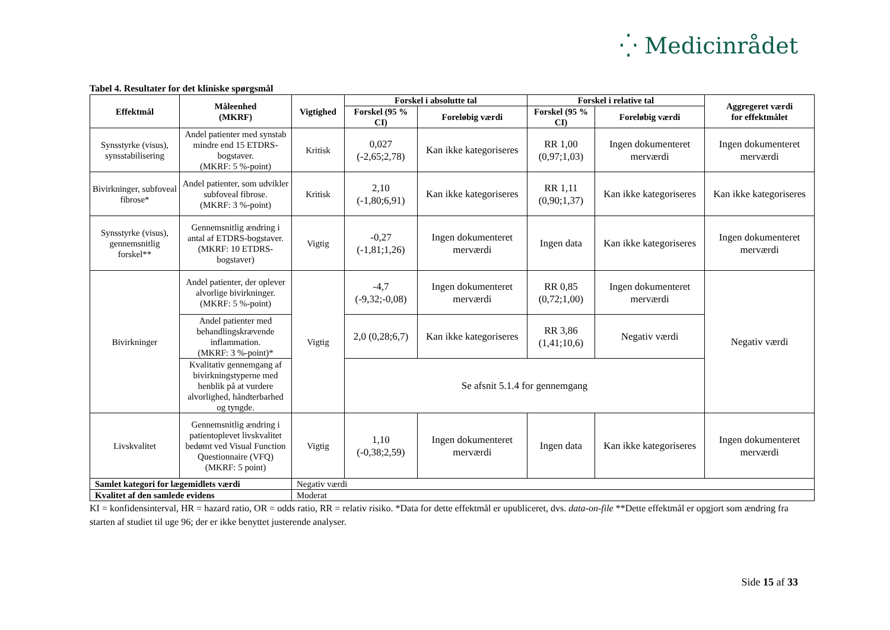⁛ Medicinrådet
Tabel 4. Resultater for det kliniske spørgsmål
| Effektmål | Måleenhed (MKRF) | Vigtighed | Forskel i absolutte tal | | Forskel i relative tal | | Aggregeret værdi for effektmålet |
| --- | --- | --- | --- | --- | --- | --- | --- |
| | | | Forskel (95 % CI) | Foreløbig værdi | Forskel (95 % CI) | Foreløbig værdi | |
| Synsstyrke (visus), synsstabilisering | Andel patienter med synstab mindre end 15 ETDRS-bogstaver. (MKRF: 5 %-point) | Kritisk | 0,027 (-2,65;2,78) | Kan ikke kategoriseres | RR 1,00 (0,97;1,03) | Ingen dokumenteret merværdi | Ingen dokumenteret merværdi |
| Bivirkninger, subfoveal fibrose* | Andel patienter, som udvikler subfoveal fibrose. (MKRF: 3 %-point) | Kritisk | 2,10 (-1,80;6,91) | Kan ikke kategoriseres | RR 1,11 (0,90;1,37) | Kan ikke kategoriseres | Kan ikke kategoriseres |
| Synsstyrke (visus), gennemsnitlig forskel** | Gennemsnitlig ændring i antal af ETDRS-bogstaver. (MKRF: 10 ETDRS-bogstaver) | Vigtig | -0,27 (-1,81;1,26) | Ingen dokumenteret merværdi | Ingen data | Kan ikke kategoriseres | Ingen dokumenteret merværdi |
| Bivirkninger | Andel patienter, der oplever alvorlige bivirkninger. (MKRF: 5 %-point) | Vigtig | -4,7 (-9,32;-0,08) | Ingen dokumenteret merværdi | RR 0,85 (0,72;1,00) | Ingen dokumenteret merværdi | Negativ værdi |
| | Andel patienter med behandlingskrævende inflammation. (MKRF: 3 %-point)* | | 2,0 (0,28;6,7) | Kan ikke kategoriseres | RR 3,86 (1,41;10,6) | Negativ værdi | |
| | Kvalitativ gennemgang af bivirkningstyperne med henblik på at vurdere alvorlighed, håndterbarhed og tyngde. | | Se afsnit 5.1.4 for gennemgang | | | | |
| Livskvalitet | Gennemsnitlig ændring i patientoplevet livskvalitet bedømt ved Visual Function Questionnaire (VFQ) (MKRF: 5 point) | Vigtig | 1,10 (-0,38;2,59) | Ingen dokumenteret merværdi | Ingen data | Kan ikke kategoriseres | Ingen dokumenteret merværdi |
| Samlet kategori for lægemidlets værdi | | Negativ værdi | | | | | |
| Kvalitet af den samlede evidens | | Moderat | | | | | |
KI = konfidensinterval, HR = hazard ratio, OR = odds ratio, RR = relativ risiko. *Data for dette effektmål er upubliceret, dvs. data-on-file **Dette effektmål er opgjort som ændring fra starten af studiet til uge 96; der er ikke benyttet justerende analyser.
Side 15 af 33